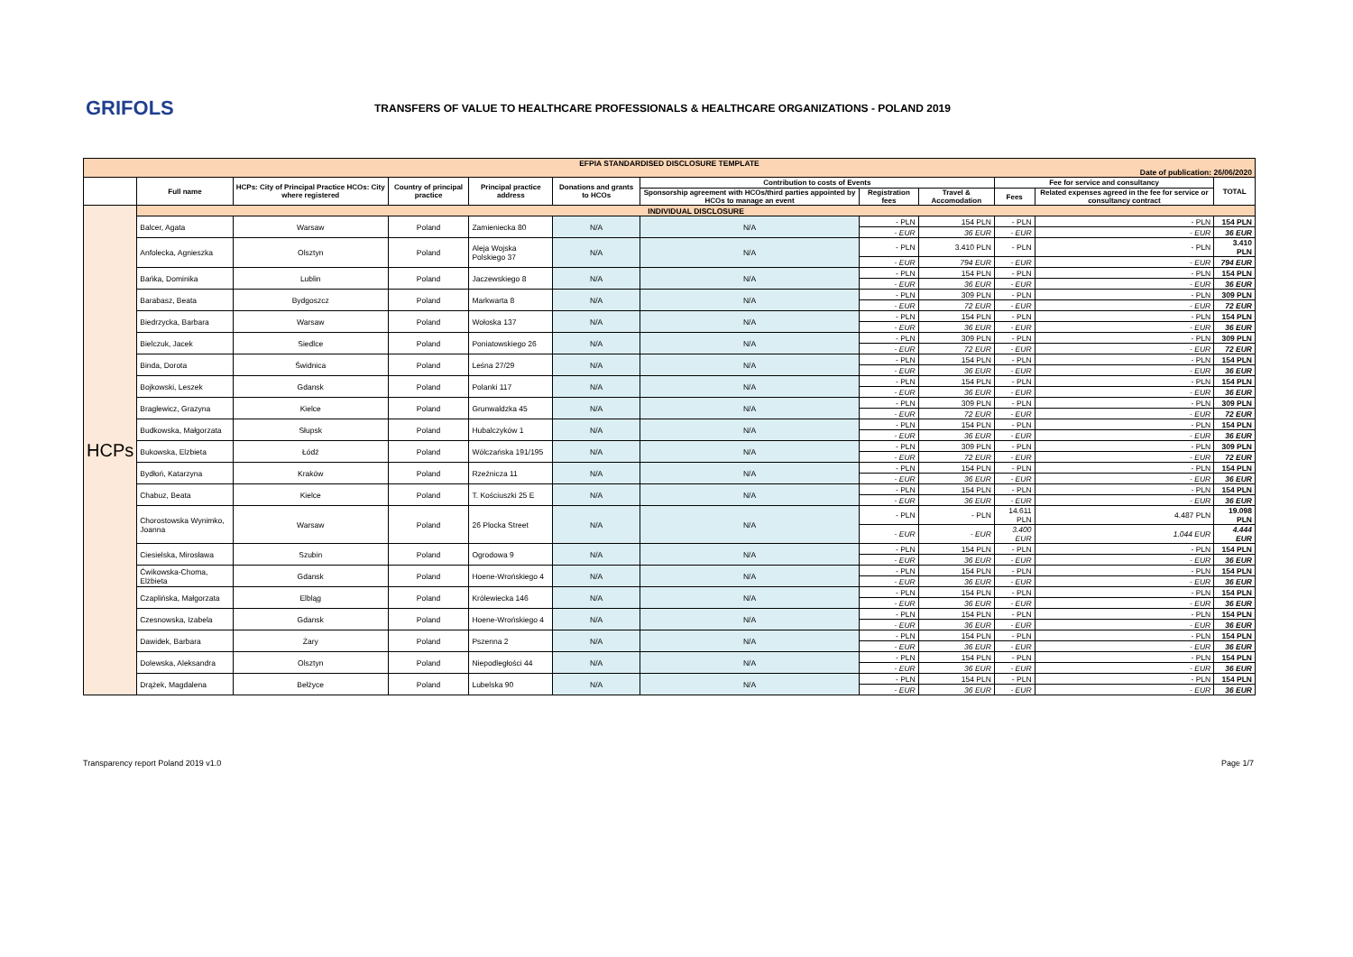GRIFOLS
TRANSFERS OF VALUE TO HEALTHCARE PROFESSIONALS & HEALTHCARE ORGANIZATIONS - POLAND 2019
| EFPIA STANDARDISED DISCLOSURE TEMPLATE Date of publication: 26/06/2020 | | | | | | | | | | | |
| | Full name | HCPs: City of Principal Practice HCOs: City where registered | Country of principal practice | Principal practice address | Donations and grants to HCOs | Contribution to costs of Events | | | Fee for service and consultancy | | TOTAL |
| | | | | | | Sponsorship agreement with HCOs/third parties appointed by HCOs to manage an event | Registration fees | Travel & Accomodation | Fees | Related expenses agreed in the fee for service or consultancy contract | |
| HCPs | INDIVIDUAL DISCLOSURE | | | | | | | | | | |
| | Balcer, Agata | Warsaw | Poland | Zamieniecka 80 | N/A | N/A | - PLN | 154 PLN | - PLN | - PLN | 154 PLN |
| | | | | | | | - EUR | 36 EUR | - EUR | - EUR | 36 EUR |
| | Anfolecka, Agnieszka | Olsztyn | Poland | Aleja Wojska Polskiego 37 | N/A | N/A | - PLN | 3.410 PLN | - PLN | - PLN | 3.410 PLN |
| | | | | | | | - EUR | 794 EUR | - EUR | - EUR | 794 EUR |
| | Bańka, Dominika | Lublin | Poland | Jaczewskiego 8 | N/A | N/A | - PLN | 154 PLN | - PLN | - PLN | 154 PLN |
| | | | | | | | - EUR | 36 EUR | - EUR | - EUR | 36 EUR |
| | Barabasz, Beata | Bydgoszcz | Poland | Markwarta 8 | N/A | N/A | - PLN | 309 PLN | - PLN | - PLN | 309 PLN |
| | | | | | | | - EUR | 72 EUR | - EUR | - EUR | 72 EUR |
| | Biedrzycka, Barbara | Warsaw | Poland | Wołoska 137 | N/A | N/A | - PLN | 154 PLN | - PLN | - PLN | 154 PLN |
| | | | | | | | - EUR | 36 EUR | - EUR | - EUR | 36 EUR |
| | Bielczuk, Jacek | Siedlce | Poland | Poniatowskiego 26 | N/A | N/A | - PLN | 309 PLN | - PLN | - PLN | 309 PLN |
| | | | | | | | - EUR | 72 EUR | - EUR | - EUR | 72 EUR |
| | Binda, Dorota | Świdnica | Poland | Leśna 27/29 | N/A | N/A | - PLN | 154 PLN | - PLN | - PLN | 154 PLN |
| | | | | | | | - EUR | 36 EUR | - EUR | - EUR | 36 EUR |
| | Bojkowski, Leszek | Gdansk | Poland | Polanki 117 | N/A | N/A | - PLN | 154 PLN | - PLN | - PLN | 154 PLN |
| | | | | | | | - EUR | 36 EUR | - EUR | - EUR | 36 EUR |
| | Braglewicz, Grazyna | Kielce | Poland | Grunwaldzka 45 | N/A | N/A | - PLN | 309 PLN | - PLN | - PLN | 309 PLN |
| | | | | | | | - EUR | 72 EUR | - EUR | - EUR | 72 EUR |
| | Budkowska, Małgorzata | Słupsk | Poland | Hubalczyków 1 | N/A | N/A | - PLN | 154 PLN | - PLN | - PLN | 154 PLN |
| | | | | | | | - EUR | 36 EUR | - EUR | - EUR | 36 EUR |
| | Bukowska, Elzbieta | Łódź | Poland | Wólczańska 191/195 | N/A | N/A | - PLN | 309 PLN | - PLN | - PLN | 309 PLN |
| | | | | | | | - EUR | 72 EUR | - EUR | - EUR | 72 EUR |
| | Bydłoń, Katarzyna | Kraków | Poland | Rzeźnicza 11 | N/A | N/A | - PLN | 154 PLN | - PLN | - PLN | 154 PLN |
| | | | | | | | - EUR | 36 EUR | - EUR | - EUR | 36 EUR |
| | Chabuz, Beata | Kielce | Poland | T. Kościuszki 25 E | N/A | N/A | - PLN | 154 PLN | - PLN | - PLN | 154 PLN |
| | | | | | | | - EUR | 36 EUR | - EUR | - EUR | 36 EUR |
| | Chorostowska Wynimko, Joanna | Warsaw | Poland | 26 Plocka Street | N/A | N/A | - PLN | - PLN | 14.611 PLN | 4.487 PLN | 19.098 PLN |
| | | | | | | | - EUR | - EUR | 3.400 EUR | 1.044 EUR | 4.444 EUR |
| | Ciesielska, Mirosława | Szubin | Poland | Ogrodowa 9 | N/A | N/A | - PLN | 154 PLN | - PLN | - PLN | 154 PLN |
| | | | | | | | - EUR | 36 EUR | - EUR | - EUR | 36 EUR |
| | Ćwikowska-Choma, Elżbieta | Gdansk | Poland | Hoene-Wrońskiego 4 | N/A | N/A | - PLN | 154 PLN | - PLN | - PLN | 154 PLN |
| | | | | | | | - EUR | 36 EUR | - EUR | - EUR | 36 EUR |
| | Czaplińska, Małgorzata | Elbląg | Poland | Królewiecka 146 | N/A | N/A | - PLN | 154 PLN | - PLN | - PLN | 154 PLN |
| | | | | | | | - EUR | 36 EUR | - EUR | - EUR | 36 EUR |
| | Czesnowska, Izabela | Gdansk | Poland | Hoene-Wrońskiego 4 | N/A | N/A | - PLN | 154 PLN | - PLN | - PLN | 154 PLN |
| | | | | | | | - EUR | 36 EUR | - EUR | - EUR | 36 EUR |
| | Dawidek, Barbara | Żary | Poland | Pszenna 2 | N/A | N/A | - PLN | 154 PLN | - PLN | - PLN | 154 PLN |
| | | | | | | | - EUR | 36 EUR | - EUR | - EUR | 36 EUR |
| | Dolewska, Aleksandra | Olsztyn | Poland | Niepodległości 44 | N/A | N/A | - PLN | 154 PLN | - PLN | - PLN | 154 PLN |
| | | | | | | | - EUR | 36 EUR | - EUR | - EUR | 36 EUR |
| | Drążek, Magdalena | Bełżyce | Poland | Lubelska 90 | N/A | N/A | - PLN | 154 PLN | - PLN | - PLN | 154 PLN |
| | | | | | | | - EUR | 36 EUR | - EUR | - EUR | 36 EUR |
Transparency report Poland 2019 v1.0 Page 1/7